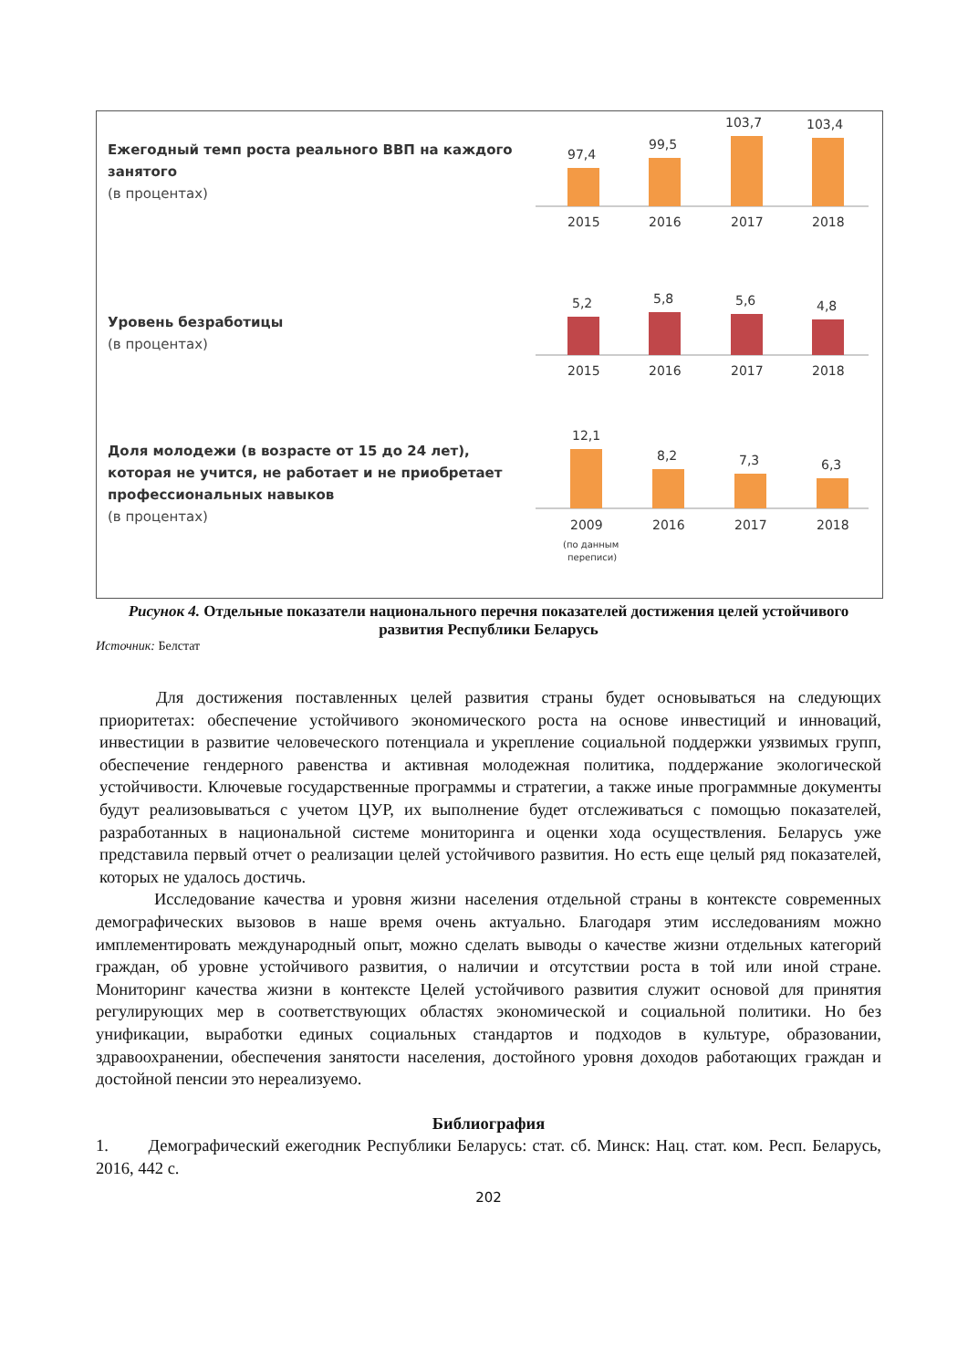Ежегодный темп роста реального ВВП на каждого занятого
(в процентах)
97,4
99,5
103,7
103,4
2015
2016
2017
2018
Уровень безработицы
(в процентах)
5,2
5,8
5,6
4,8
2015
2016
2017
2018
Доля молодежи (в возрасте от 15 до 24 лет), которая не учится, не работает и не приобретает профессиональных навыков
(в процентах)
12,1
8,2
7,3
6,3
2009
2016
2017
2018
(по данным
переписи)
Рисунок 4. Отдельные показатели национального перечня показателей достижения целей устойчивого развития Республики Беларусь
Источник: Белстат
Для достижения поставленных целей развития страны будет основываться на следующих приоритетах: обеспечение устойчивого экономического роста на основе инвестиций и инноваций, инвестиции в развитие человеческого потенциала и укрепление социальной поддержки уязвимых групп, обеспечение гендерного равенства и активная молодежная политика, поддержание экологической устойчивости. Ключевые государственные программы и стратегии, а также иные программные документы будут реализовываться с учетом ЦУР, их выполнение будет отслеживаться с помощью показателей, разработанных в национальной системе мониторинга и оценки хода осуществления. Беларусь уже представила первый отчет о реализации целей устойчивого развития. Но есть еще целый ряд показателей, которых не удалось достичь.
Исследование качества и уровня жизни населения отдельной страны в контексте современных демографических вызовов в наше время очень актуально. Благодаря этим исследованиям можно имплементировать международный опыт, можно сделать выводы о качестве жизни отдельных категорий граждан, об уровне устойчивого развития, о наличии и отсутствии роста в той или иной стране. Мониторинг качества жизни в контексте Целей устойчивого развития служит основой для принятия регулирующих мер в соответствующих областях экономической и социальной политики. Но без унификации, выработки единых социальных стандартов и подходов в культуре, образовании, здравоохранении, обеспечения занятости населения, достойного уровня доходов работающих граждан и достойной пенсии это нереализуемо.
Библиография
1. Демографический ежегодник Республики Беларусь: стат. сб. Минск: Нац. стат. ком. Респ. Беларусь, 2016, 442 с.
202